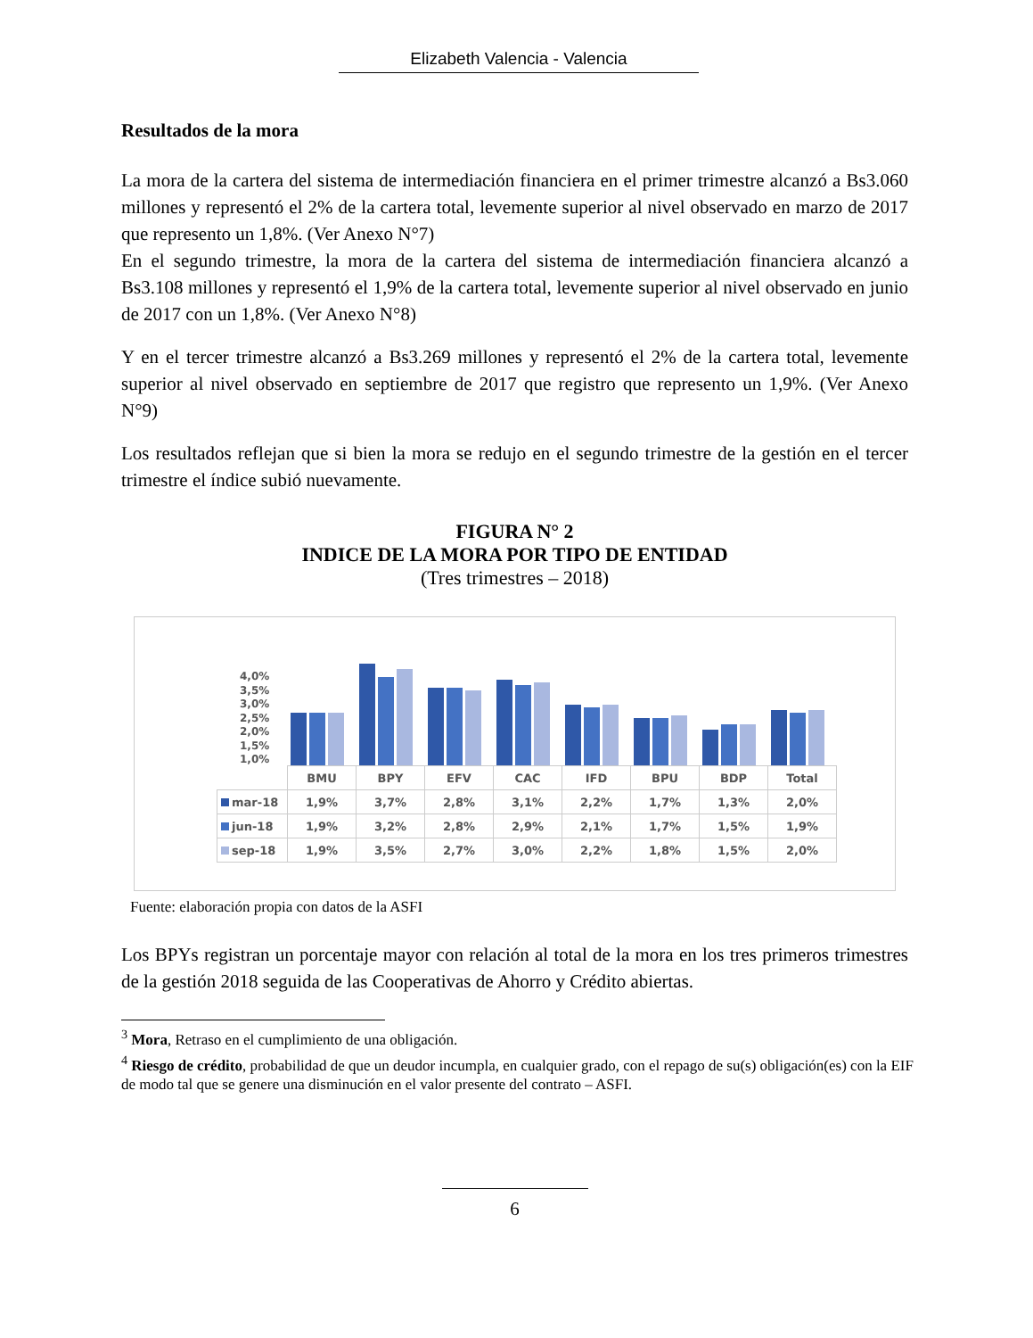Elizabeth Valencia - Valencia
Resultados de la mora
La mora de la cartera del sistema de intermediación financiera en el primer trimestre alcanzó a Bs3.060 millones y representó el 2% de la cartera total, levemente superior al nivel observado en marzo de 2017 que represento un 1,8%. (Ver Anexo N°7)
En el segundo trimestre, la mora de la cartera del sistema de intermediación financiera alcanzó a Bs3.108 millones y representó el 1,9% de la cartera total, levemente superior al nivel observado en junio de 2017 con un 1,8%. (Ver Anexo N°8)
Y en el tercer trimestre alcanzó a Bs3.269 millones y representó el 2% de la cartera total, levemente superior al nivel observado en septiembre de 2017 que registro que represento un 1,9%. (Ver Anexo N°9)
Los resultados reflejan que si bien la mora se redujo en el segundo trimestre de la gestión en el tercer trimestre el índice subió nuevamente.
FIGURA N° 2
INDICE DE LA MORA POR TIPO DE ENTIDAD
(Tres trimestres – 2018)
4,0%
3,5%
3,0%
2,5%
2,0%
1,5%
1,0%
| | BMU | BPY | EFV | CAC | IFD | BPU | BDP | Total |
| mar-18 | 1,9% | 3,7% | 2,8% | 3,1% | 2,2% | 1,7% | 1,3% | 2,0% |
| jun-18 | 1,9% | 3,2% | 2,8% | 2,9% | 2,1% | 1,7% | 1,5% | 1,9% |
| sep-18 | 1,9% | 3,5% | 2,7% | 3,0% | 2,2% | 1,8% | 1,5% | 2,0% |
Fuente: elaboración propia con datos de la ASFI
Los BPYs registran un porcentaje mayor con relación al total de la mora en los tres primeros trimestres de la gestión 2018 seguida de las Cooperativas de Ahorro y Crédito abiertas.
<sup>3</sup> Mora, Retraso en el cumplimiento de una obligación.
<sup>4</sup> Riesgo de crédito, probabilidad de que un deudor incumpla, en cualquier grado, con el repago de su(s) obligación(es) con la EIF de modo tal que se genere una disminución en el valor presente del contrato – ASFI.
6